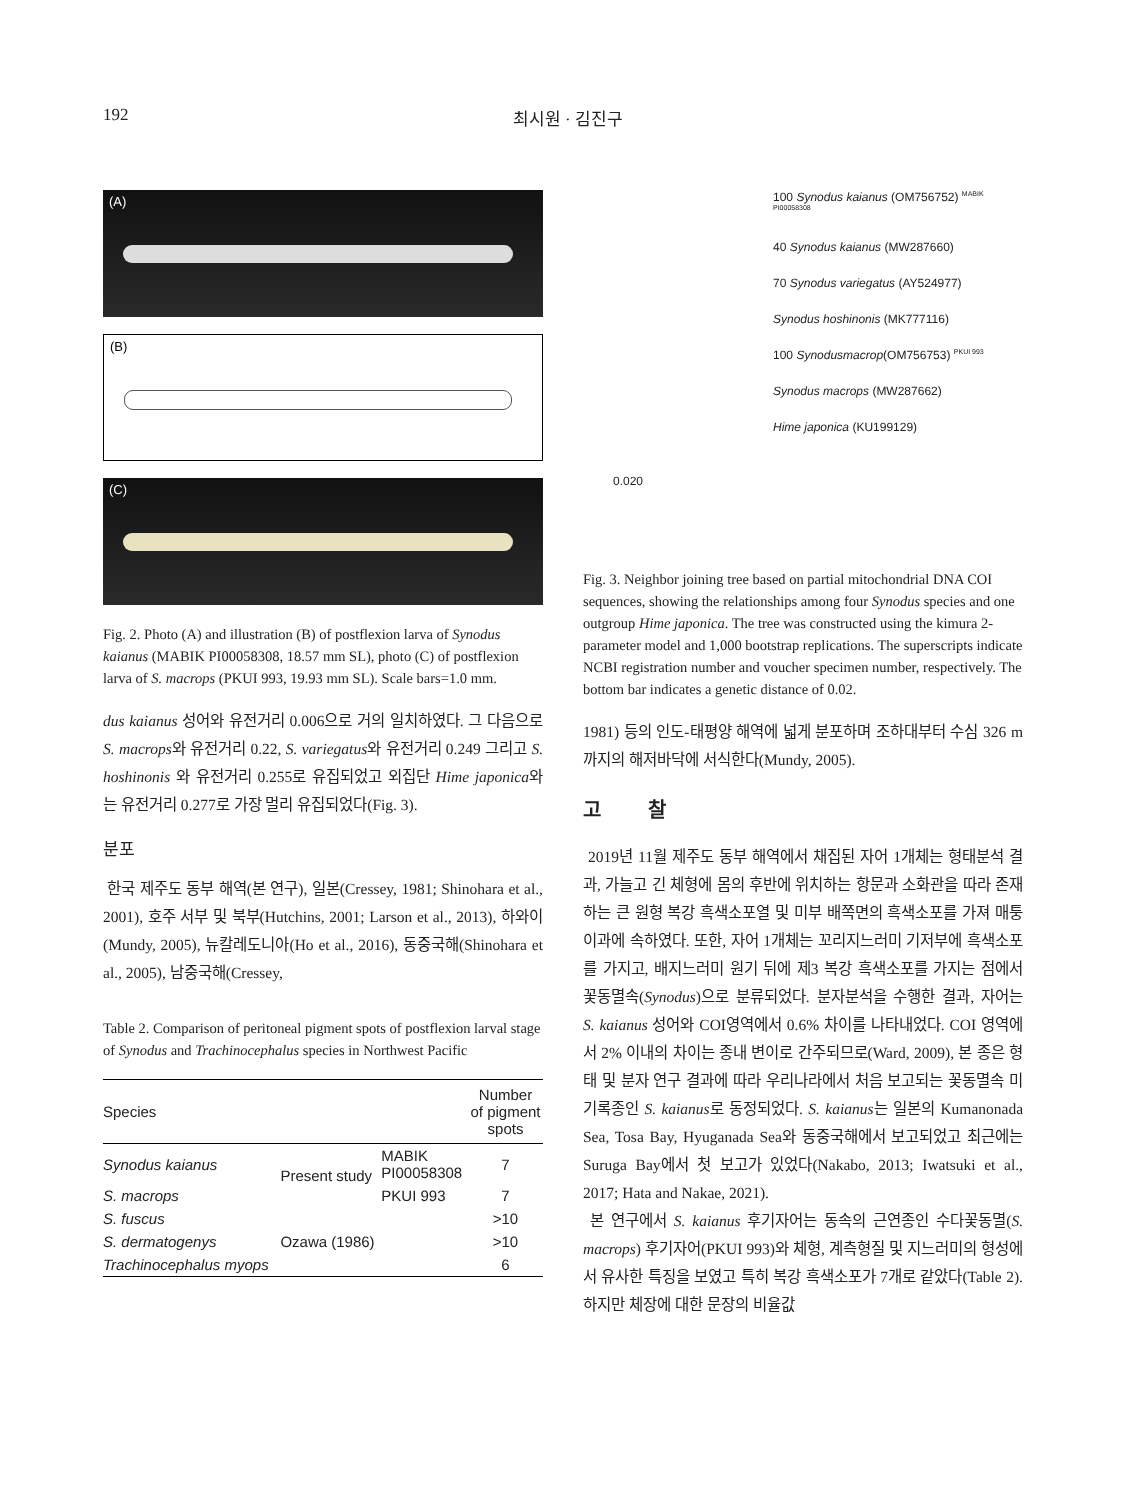192 최시원 · 김진구
(A)
(B)
(C)
Fig. 2. Photo (A) and illustration (B) of postflexion larva of Synodus kaianus (MABIK PI00058308, 18.57 mm SL), photo (C) of postflexion larva of S. macrops (PKUI 993, 19.93 mm SL). Scale bars=1.0 mm.
dus kaianus 성어와 유전거리 0.006으로 거의 일치하였다. 그 다음으로 S. macrops와 유전거리 0.22, S. variegatus와 유전거리 0.249 그리고 S. hoshinonis 와 유전거리 0.255로 유집되었고 외집단 Hime japonica와는 유전거리 0.277로 가장 멀리 유집되었다(Fig. 3).
분포
한국 제주도 동부 해역(본 연구), 일본(Cressey, 1981; Shinohara et al., 2001), 호주 서부 및 북부(Hutchins, 2001; Larson et al., 2013), 하와이(Mundy, 2005), 뉴칼레도니아(Ho et al., 2016), 동중국해(Shinohara et al., 2005), 남중국해(Cressey,
Table 2. Comparison of peritoneal pigment spots of postflexion larval stage of Synodus and Trachinocephalus species in Northwest Pacific
| Species | | | Number of pigment spots |
| --- | --- | --- | --- |
| Synodus kaianus | Present study | MABIK PI00058308 | 7 |
| S. macrops | | PKUI 993 | 7 |
| S. fuscus | Ozawa (1986) | | >10 |
| S. dermatogenys | | | >10 |
| Trachinocephalus myops | | | 6 |
100 Synodus kaianus (OM756752) <sup>MABIK PI00058308</sup>
40 Synodus kaianus (MW287660)
70 Synodus variegatus (AY524977)
Synodus hoshinonis (MK777116)
100 Synodusmacrop(OM756753) <sup>PKUI 993</sup>
Synodus macrops (MW287662)
Hime japonica (KU199129)
0.020
Fig. 3. Neighbor joining tree based on partial mitochondrial DNA COI sequences, showing the relationships among four Synodus species and one outgroup Hime japonica. The tree was constructed using the kimura 2-parameter model and 1,000 bootstrap replications. The superscripts indicate NCBI registration number and voucher specimen number, respectively. The bottom bar indicates a genetic distance of 0.02.
1981) 등의 인도-태평양 해역에 넓게 분포하며 조하대부터 수심 326 m까지의 해저바닥에 서식한다(Mundy, 2005).
고 찰
2019년 11월 제주도 동부 해역에서 채집된 자어 1개체는 형태분석 결과, 가늘고 긴 체형에 몸의 후반에 위치하는 항문과 소화관을 따라 존재하는 큰 원형 복강 흑색소포열 및 미부 배쪽면의 흑색소포를 가져 매퉁이과에 속하였다. 또한, 자어 1개체는 꼬리지느러미 기저부에 흑색소포를 가지고, 배지느러미 원기 뒤에 제3 복강 흑색소포를 가지는 점에서 꽃동멸속(Synodus)으로 분류되었다. 분자분석을 수행한 결과, 자어는 S. kaianus 성어와 COI영역에서 0.6% 차이를 나타내었다. COI 영역에서 2% 이내의 차이는 종내 변이로 간주되므로(Ward, 2009), 본 종은 형태 및 분자 연구 결과에 따라 우리나라에서 처음 보고되는 꽃동멸속 미기록종인 S. kaianus로 동정되었다. S. kaianus는 일본의 Kumanonada Sea, Tosa Bay, Hyuganada Sea와 동중국해에서 보고되었고 최근에는 Suruga Bay에서 첫 보고가 있었다(Nakabo, 2013; Iwatsuki et al., 2017; Hata and Nakae, 2021).
본 연구에서 S. kaianus 후기자어는 동속의 근연종인 수다꽃동멸(S. macrops) 후기자어(PKUI 993)와 체형, 계측형질 및 지느러미의 형성에서 유사한 특징을 보였고 특히 복강 흑색소포가 7개로 같았다(Table 2). 하지만 체장에 대한 문장의 비율값